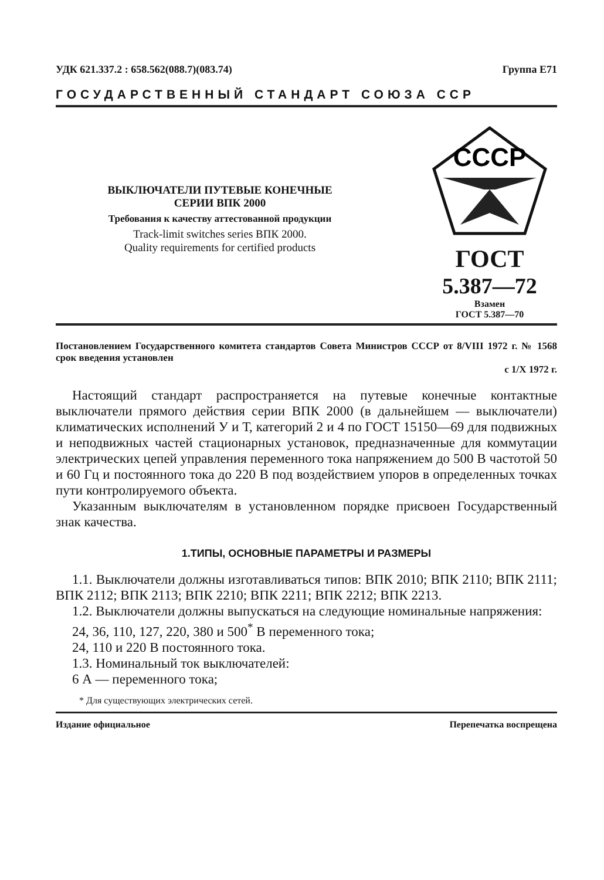УДК 621.337.2 : 658.562(088.7)(083.74) Группа Е71
ГОСУДАРСТВЕННЫЙ СТАНДАРТ СОЮЗА ССР
ВЫКЛЮЧАТЕЛИ ПУТЕВЫЕ КОНЕЧНЫЕ
СЕРИИ ВПК 2000
Требования к качеству аттестованной продукции
Track-limit switches series ВПК 2000.
Quality requirements for certified products
СССР
ГОСТ
5.387—72
Взамен
ГОСТ 5.387—70
Постановлением Государственного комитета стандартов Совета Министров СССР от 8/VIII 1972 г. № 1568 срок введения установлен
с 1/X 1972 г.
Настоящий стандарт распространяется на путевые конечные контактные выключатели прямого действия серии ВПК 2000 (в дальнейшем — выключатели) климатических исполнений У и Т, категорий 2 и 4 по ГОСТ 15150—69 для подвижных и неподвижных частей стационарных установок, предназначенные для коммутации электрических цепей управления переменного тока напряжением до 500 В частотой 50 и 60 Гц и постоянного тока до 220 В под воздействием упоров в определенных точках пути контролируемого объекта.
Указанным выключателям в установленном порядке присвоен Государственный знак качества.
1.ТИПЫ, ОСНОВНЫЕ ПАРАМЕТРЫ И РАЗМЕРЫ
1.1. Выключатели должны изготавливаться типов: ВПК 2010; ВПК 2110; ВПК 2111; ВПК 2112; ВПК 2113; ВПК 2210; ВПК 2211; ВПК 2212; ВПК 2213.
1.2. Выключатели должны выпускаться на следующие номинальные напряжения:
24, 36, 110, 127, 220, 380 и 500<sup>*</sup> В переменного тока;
24, 110 и 220 В постоянного тока.
1.3. Номинальный ток выключателей:
6 А — переменного тока;
* Для существующих электрических сетей.
Издание официальное Перепечатка воспрещена